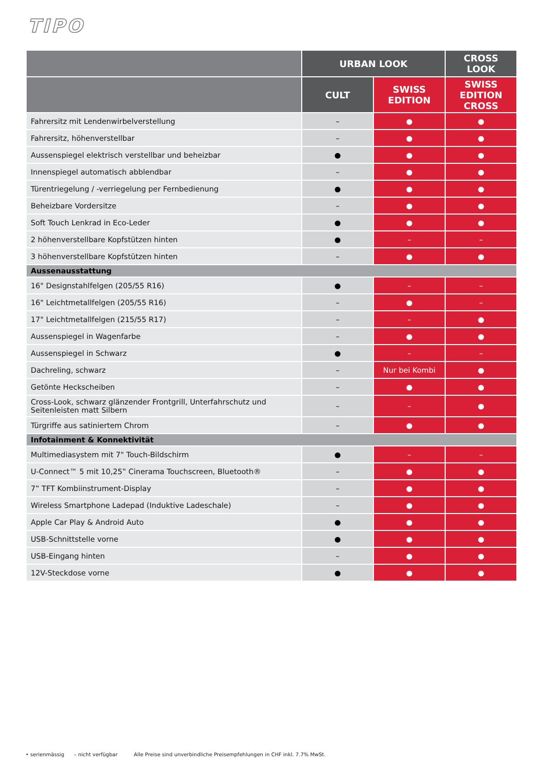TIPO
| | URBAN LOOK | | CROSS LOOK |
| --- | --- | --- | --- |
| | CULT | SWISS EDITION | SWISS EDITION CROSS |
| Fahrersitz mit Lendenwirbelverstellung | – | ● | ● |
| Fahrersitz, höhenverstellbar | – | ● | ● |
| Aussenspiegel elektrisch verstellbar und beheizbar | ● | ● | ● |
| Innenspiegel automatisch abblendbar | – | ● | ● |
| Türentriegelung / -verriegelung per Fernbedienung | ● | ● | ● |
| Beheizbare Vordersitze | – | ● | ● |
| Soft Touch Lenkrad in Eco-Leder | ● | ● | ● |
| 2 höhenverstellbare Kopfstützen hinten | ● | – | – |
| 3 höhenverstellbare Kopfstützen hinten | – | ● | ● |
| Aussenausstattung | | | |
| 16" Designstahlfelgen (205/55 R16) | ● | – | – |
| 16" Leichtmetallfelgen (205/55 R16) | – | ● | – |
| 17" Leichtmetallfelgen (215/55 R17) | – | – | ● |
| Aussenspiegel in Wagenfarbe | – | ● | ● |
| Aussenspiegel in Schwarz | ● | – | – |
| Dachreling, schwarz | – | Nur bei Kombi | ● |
| Getönte Heckscheiben | – | ● | ● |
| Cross-Look, schwarz glänzender Frontgrill, Unterfahrschutz und Seitenleisten matt Silbern | – | – | ● |
| Türgriffe aus satiniertem Chrom | – | ● | ● |
| Infotainment & Konnektivität | | | |
| Multimediasystem mit 7" Touch-Bildschirm | ● | – | – |
| U-Connect™ 5 mit 10,25‟ Cinerama Touchscreen, Bluetooth® | – | ● | ● |
| 7‟ TFT Kombiinstrument-Display | – | ● | ● |
| Wireless Smartphone Ladepad (Induktive Ladeschale) | – | ● | ● |
| Apple Car Play & Android Auto | ● | ● | ● |
| USB-Schnittstelle vorne | ● | ● | ● |
| USB-Eingang hinten | – | ● | ● |
| 12V-Steckdose vorne | ● | ● | ● |
• serienmässig – nicht verfügbar Alle Preise sind unverbindliche Preisempfehlungen in CHF inkl. 7.7% MwSt.